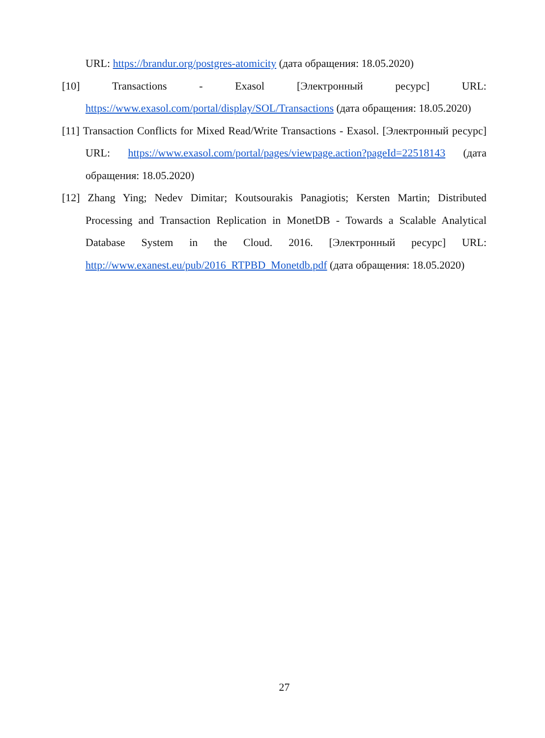URL: https://brandur.org/postgres-atomicity (дата обращения: 18.05.2020)
[10] Transactions - Exasol [Электронный ресурс] URL: https://www.exasol.com/portal/display/SOL/Transactions (дата обращения: 18.05.2020)
[11] Transaction Conflicts for Mixed Read/Write Transactions - Exasol. [Электронный ресурс] URL: https://www.exasol.com/portal/pages/viewpage.action?pageId=22518143 (дата обращения: 18.05.2020)
[12] Zhang Ying; Nedev Dimitar; Koutsourakis Panagiotis; Kersten Martin; Distributed Processing and Transaction Replication in MonetDB - Towards a Scalable Analytical Database System in the Cloud. 2016. [Электронный ресурс] URL: http://www.exanest.eu/pub/2016_RTPBD_Monetdb.pdf (дата обращения: 18.05.2020)
27